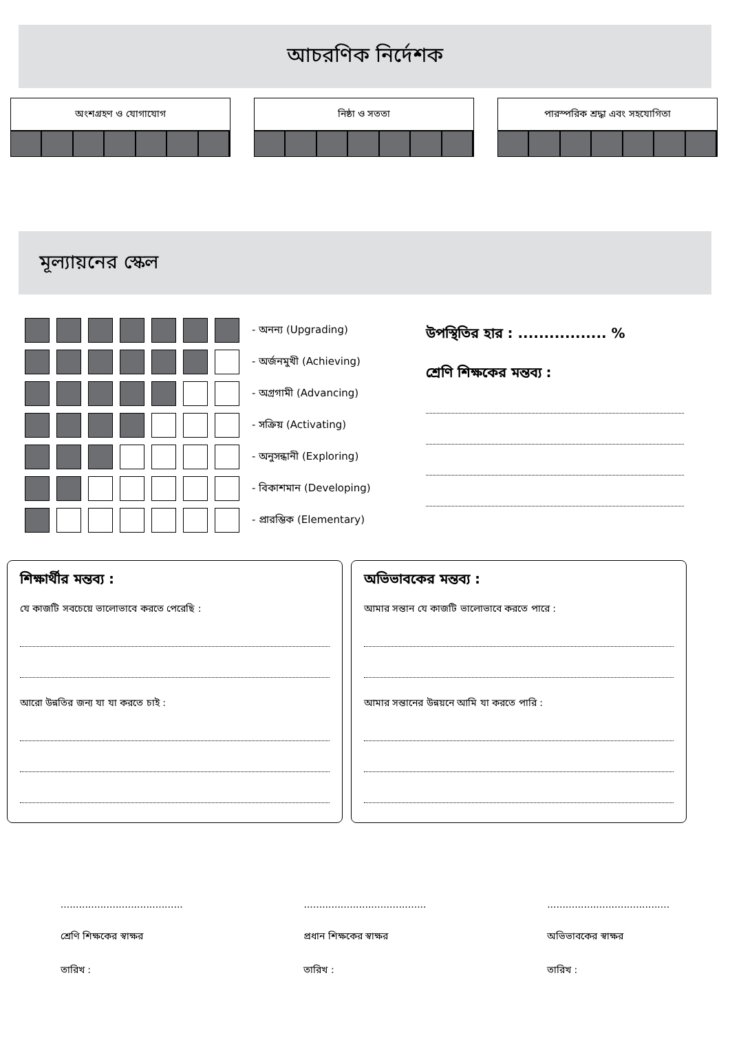আচরণিক নির্দেশক
অংশগ্রহণ ও যোগাযোগ নিষ্ঠা ও সততা পারস্পরিক শ্রদ্ধা এবং সহযোগিতা
মূল্যায়নের স্কেল
| | | | | | | | - অনন্য (Upgrading) |
| | | | | | | | - অর্জনমুখী (Achieving) |
| | | | | | | | - অগ্রগামী (Advancing) |
| | | | | | | | - সক্রিয় (Activating) |
| | | | | | | | - অনুসন্ধানী (Exploring) |
| | | | | | | | - বিকাশমান (Developing) |
| | | | | | | | - প্রারম্ভিক (Elementary) |
উপস্থিতির হার : ................. %
শ্রেণি শিক্ষকের মন্তব্য :
শিক্ষার্থীর মন্তব্য :
যে কাজটি সবচেয়ে ভালোভাবে করতে পেরেছি :
আরো উন্নতির জন্য যা যা করতে চাই :
অভিভাবকের মন্তব্য :
আমার সন্তান যে কাজটি ভালোভাবে করতে পারে :
আমার সন্তানের উন্নয়নে আমি যা করতে পারি :
........................................
শ্রেণি শিক্ষকের স্বাক্ষর
তারিখ :
........................................
প্রধান শিক্ষকের স্বাক্ষর
তারিখ :
........................................
অভিভাবকের স্বাক্ষর
তারিখ :